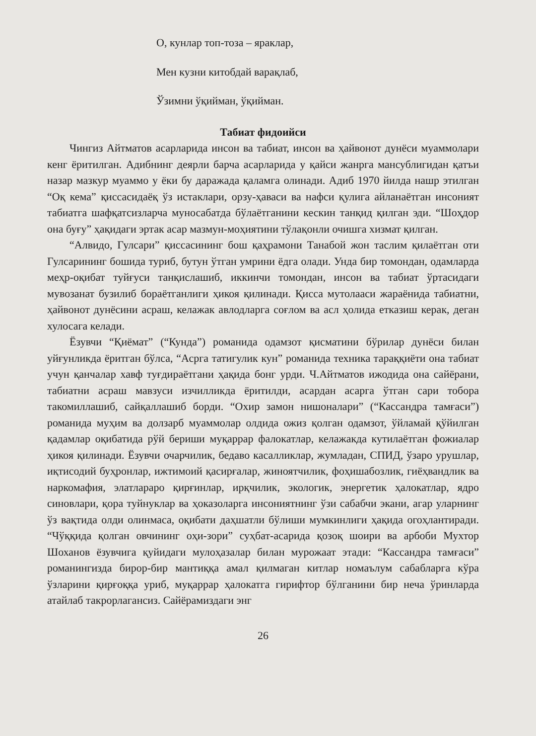О, кунлар топ-тоза – яраклар,
Мен кузни китобдай варақлаб,
Ўзимни ўқийман, ўқийман.
Табиат фидоийси
Чингиз Айтматов асарларида инсон ва табиат, инсон ва ҳайвонот дунёси муаммолари кенг ёритилган. Адибнинг деярли барча асарларида у қайси жанрга мансублигидан қатъи назар мазкур муаммо у ёки бу даражада қаламга олинади. Адиб 1970 йилда нашр этилган “Оқ кема” қиссасидаёқ ўз истаклари, орзу-ҳаваси ва нафси қулига айланаётган инсоният табиатга шафқатсизларча муносабатда бўлаётганини кескин танқид қилган эди. “Шоҳдор она буғу” ҳақидаги эртак асар мазмун-моҳиятини тўлақонли очишга хизмат қилган.
“Алвидо, Гулсари” қиссасининг бош қаҳрамони Танабой жон таслим қилаётган оти Гулсарининг бошида туриб, бутун ўтган умрини ёдга олади. Унда бир томондан, одамларда меҳр-оқибат туйғуси танқислашиб, иккинчи томондан, инсон ва табиат ўртасидаги мувозанат бузилиб бораётганлиги ҳикоя қилинади. Қисса мутолааси жараёнида табиатни, ҳайвонот дунёсини асраш, келажак авлодларга соғлом ва асл ҳолида етказиш керак, деган хулосага келади.
Ёзувчи “Қиёмат” (“Кунда”) романида одамзот қисматини бўрилар дунёси билан уйғунликда ёритган бўлса, “Асрга татигулик кун” романида техника тараққиёти она табиат учун қанчалар хавф туғдираётгани ҳақида бонг урди. Ч.Айтматов ижодида она сайёрани, табиатни асраш мавзуси изчилликда ёритилди, асардан асарга ўтган сари тобора такомиллашиб, сайқаллашиб борди. “Охир замон нишоналари” (“Кассандра тамғаси”) романида муҳим ва долзарб муаммолар олдида ожиз қолган одамзот, ўйламай қўйилган қадамлар оқибатида рўй бериши муқаррар фалокатлар, келажакда кутилаётган фожиалар ҳикоя қилинади. Ёзувчи очарчилик, бедаво касалликлар, жумладан, СПИД, ўзаро урушлар, иқтисодий буҳронлар, ижтимоий қасирғалар, жиноятчилик, фоҳишабозлик, гиёҳвандлик ва наркомафия, элатлараро қирғинлар, ирқчилик, экологик, энергетик ҳалокатлар, ядро синовлари, қора туйнуклар ва ҳоказоларга инсониятнинг ўзи сабабчи экани, агар уларнинг ўз вақтида олди олинмаса, оқибати даҳшатли бўлиши мумкинлиги ҳақида огоҳлантиради. “Чўққида қолган овчининг оҳи-зори” суҳбат-асарида қозоқ шоири ва арбоби Мухтор Шоханов ёзувчига қуйидаги мулоҳазалар билан мурожаат этади: “Кассандра тамғаси” романингизда бирор-бир мантиққа амал қилмаган китлар номаълум сабабларга кўра ўзларини қирғоққа уриб, муқаррар ҳалокатга гирифтор бўлганини бир неча ўринларда атайлаб такрорлагансиз. Сайёрамиздаги энг
26